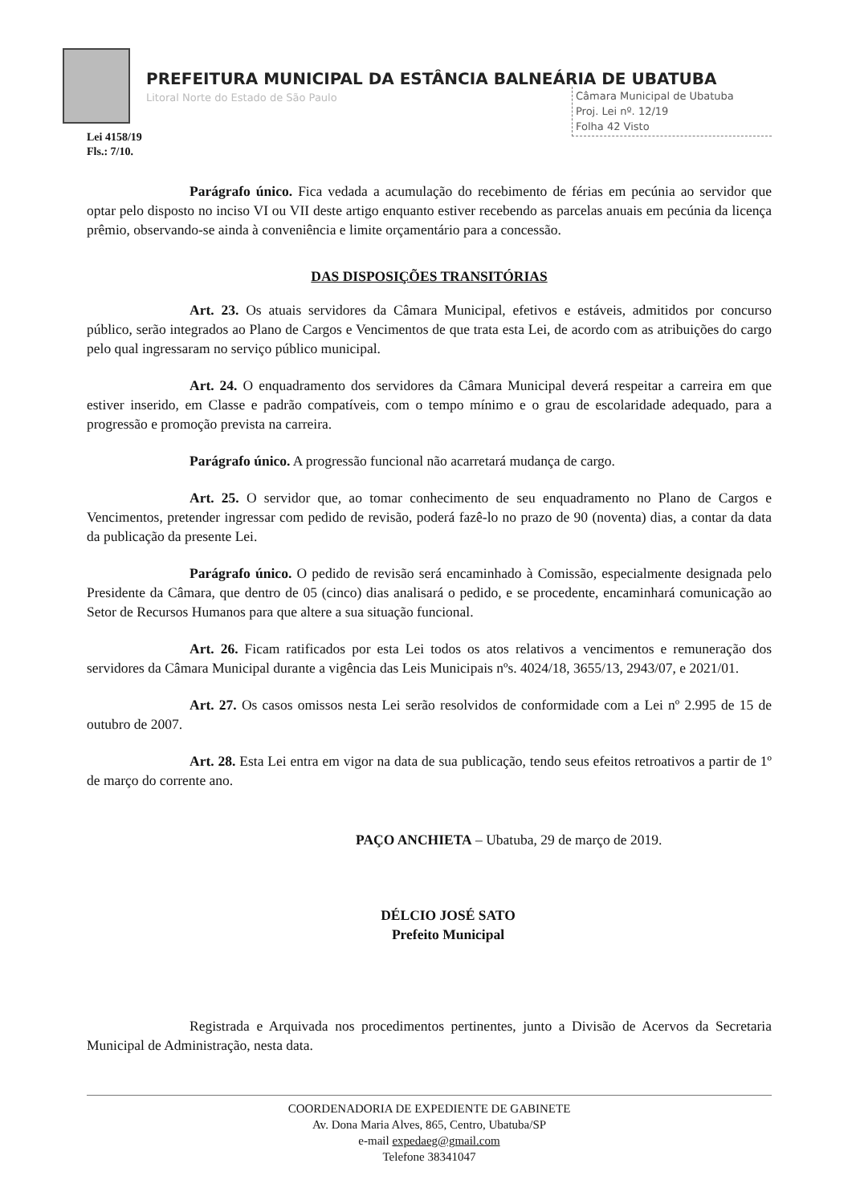PREFEITURA MUNICIPAL DA ESTÂNCIA BALNEÁRIA DE UBATUBA
Litoral Norte do Estado de São Paulo
Câmara Municipal de Ubatuba
Proj. Lei nº. 12/19
Folha 42 Visto
Lei 4158/19
Fls.: 7/10.
Parágrafo único. Fica vedada a acumulação do recebimento de férias em pecúnia ao servidor que optar pelo disposto no inciso VI ou VII deste artigo enquanto estiver recebendo as parcelas anuais em pecúnia da licença prêmio, observando-se ainda à conveniência e limite orçamentário para a concessão.
DAS DISPOSIÇÕES TRANSITÓRIAS
Art. 23. Os atuais servidores da Câmara Municipal, efetivos e estáveis, admitidos por concurso público, serão integrados ao Plano de Cargos e Vencimentos de que trata esta Lei, de acordo com as atribuições do cargo pelo qual ingressaram no serviço público municipal.
Art. 24. O enquadramento dos servidores da Câmara Municipal deverá respeitar a carreira em que estiver inserido, em Classe e padrão compatíveis, com o tempo mínimo e o grau de escolaridade adequado, para a progressão e promoção prevista na carreira.
Parágrafo único. A progressão funcional não acarretará mudança de cargo.
Art. 25. O servidor que, ao tomar conhecimento de seu enquadramento no Plano de Cargos e Vencimentos, pretender ingressar com pedido de revisão, poderá fazê-lo no prazo de 90 (noventa) dias, a contar da data da publicação da presente Lei.
Parágrafo único. O pedido de revisão será encaminhado à Comissão, especialmente designada pelo Presidente da Câmara, que dentro de 05 (cinco) dias analisará o pedido, e se procedente, encaminhará comunicação ao Setor de Recursos Humanos para que altere a sua situação funcional.
Art. 26. Ficam ratificados por esta Lei todos os atos relativos a vencimentos e remuneração dos servidores da Câmara Municipal durante a vigência das Leis Municipais nºs. 4024/18, 3655/13, 2943/07, e 2021/01.
Art. 27. Os casos omissos nesta Lei serão resolvidos de conformidade com a Lei nº 2.995 de 15 de outubro de 2007.
Art. 28. Esta Lei entra em vigor na data de sua publicação, tendo seus efeitos retroativos a partir de 1º de março do corrente ano.
PAÇO ANCHIETA – Ubatuba, 29 de março de 2019.
DÉLCIO JOSÉ SATO
Prefeito Municipal
Registrada e Arquivada nos procedimentos pertinentes, junto a Divisão de Acervos da Secretaria Municipal de Administração, nesta data.
COORDENADORIA DE EXPEDIENTE DE GABINETE
Av. Dona Maria Alves, 865, Centro, Ubatuba/SP
e-mail expedaeg@gmail.com
Telefone 38341047